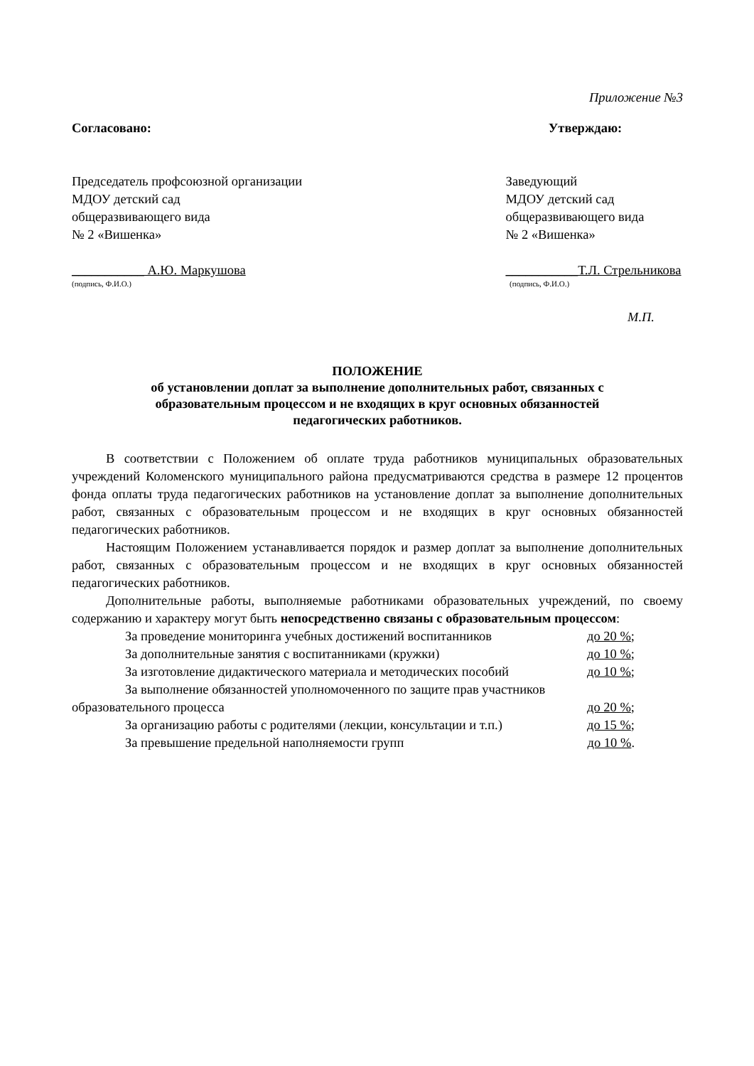Приложение №3
Согласовано:
Председатель профсоюзной организации
МДОУ детский сад
общеразвивающего вида
№ 2 «Вишенка»
___________ А.Ю. Маркушова
(подпись, Ф.И.О.)
Утверждаю:
Заведующий
МДОУ детский сад
общеразвивающего вида
№ 2 «Вишенка»
___________Т.Л. Стрельникова
(подпись, Ф.И.О.)
М.П.
ПОЛОЖЕНИЕ
об установлении доплат за выполнение дополнительных работ, связанных с
образовательным процессом и не входящих в круг основных обязанностей
педагогических работников.
В соответствии с Положением об оплате труда работников муниципальных образовательных учреждений Коломенского муниципального района предусматриваются средства в размере 12 процентов фонда оплаты труда педагогических работников на установление доплат за выполнение дополнительных работ, связанных с образовательным процессом и не входящих в круг основных обязанностей педагогических работников.
Настоящим Положением устанавливается порядок и размер доплат за выполнение дополнительных работ, связанных с образовательным процессом и не входящих в круг основных обязанностей педагогических работников.
Дополнительные работы, выполняемые работниками образовательных учреждений, по своему содержанию и характеру могут быть непосредственно связаны с образовательным процессом:
За проведение мониторинга учебных достижений воспитанников до 20 %;
За дополнительные занятия с воспитанниками (кружки) до 10 %;
За изготовление дидактического материала и методических пособий до 10 %;
За выполнение обязанностей уполномоченного по защите прав участников
образовательного процесса до 20 %;
За организацию работы с родителями (лекции, консультации и т.п.) до 15 %;
За превышение предельной наполняемости групп до 10 %.